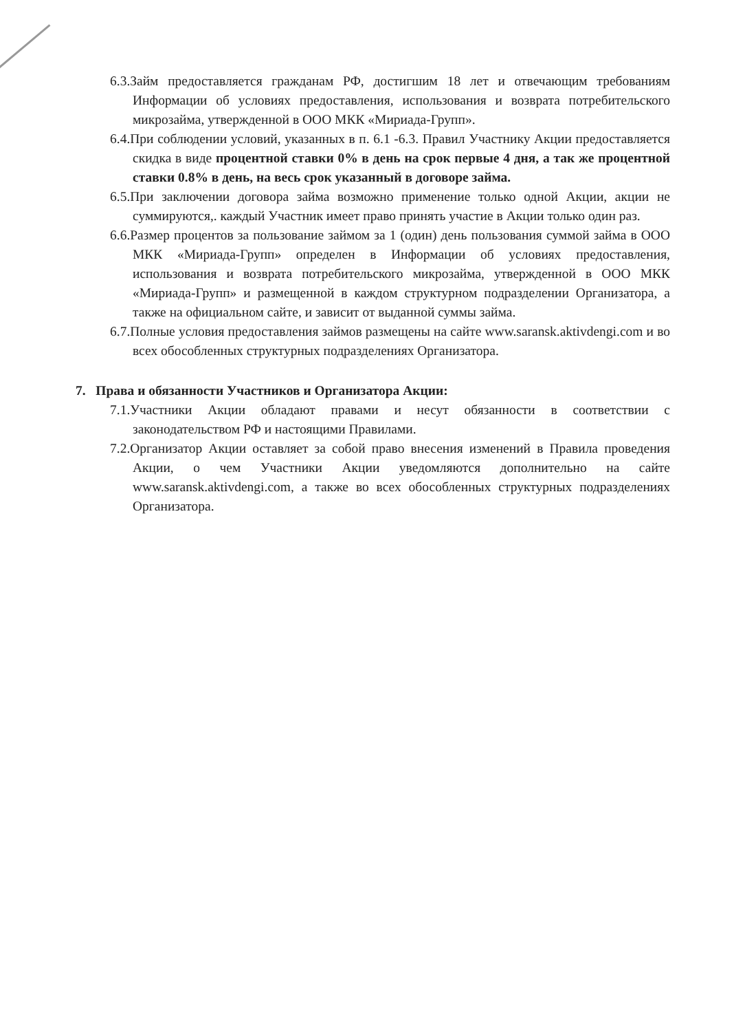6.3.Займ предоставляется гражданам РФ, достигшим 18 лет и отвечающим требованиям Информации об условиях предоставления, использования и возврата потребительского микрозайма, утвержденной в ООО МКК «Мириада-Групп».
6.4.При соблюдении условий, указанных в п. 6.1 -6.3. Правил Участнику Акции предоставляется скидка в виде процентной ставки 0% в день на срок первые 4 дня, а так же процентной ставки 0.8% в день, на весь срок указанный в договоре займа.
6.5.При заключении договора займа возможно применение только одной Акции, акции не суммируются,. каждый Участник имеет право принять участие в Акции только один раз.
6.6.Размер процентов за пользование займом за 1 (один) день пользования суммой займа в ООО МКК «Мириада-Групп» определен в Информации об условиях предоставления, использования и возврата потребительского микрозайма, утвержденной в ООО МКК «Мириада-Групп» и размещенной в каждом структурном подразделении Организатора, а также на официальном сайте, и зависит от выданной суммы займа.
6.7.Полные условия предоставления займов размещены на сайте www.saransk.aktivdengi.com и во всех обособленных структурных подразделениях Организатора.
7. Права и обязанности Участников и Организатора Акции:
7.1.Участники Акции обладают правами и несут обязанности в соответствии с законодательством РФ и настоящими Правилами.
7.2.Организатор Акции оставляет за собой право внесения изменений в Правила проведения Акции, о чем Участники Акции уведомляются дополнительно на сайте www.saransk.aktivdengi.com, а также во всех обособленных структурных подразделениях Организатора.